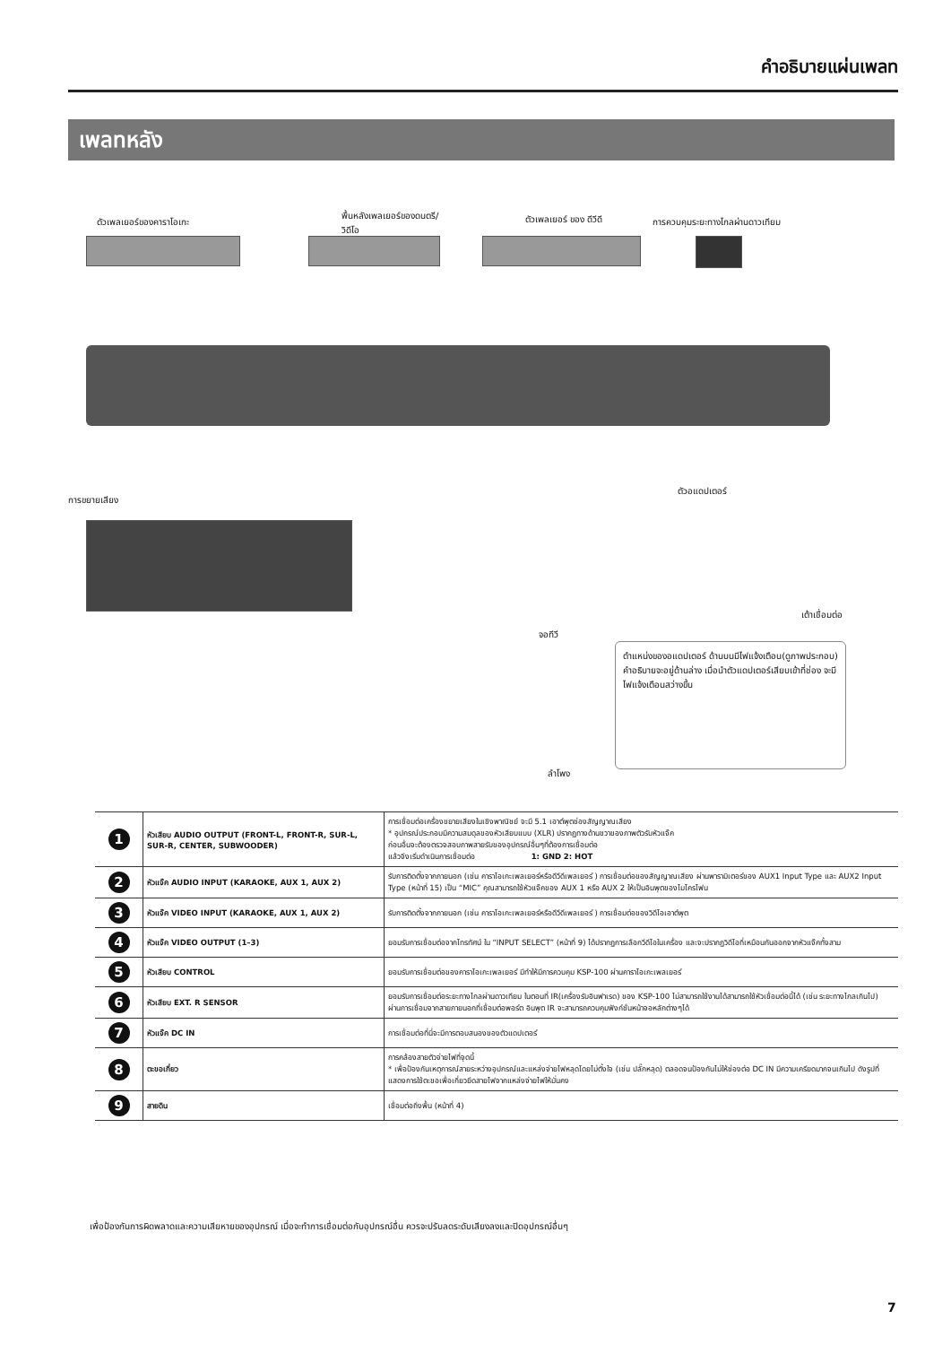คำอธิบายแผ่นเพลท
เพลทหลัง
ตัวเพลเยอร์ของคาราโอเกะ
พื้นหลังเพลเยอร์ของดนตรี/
วิดีโอ
ตัวเพลเยอร์ ของ ดีวีดี
การควบคุมระยะทางไกลผ่านดาวเทียม
การขยายเสียง
ตัวอแดปเตอร์
เต้าเชื่อมต่อ
จอทีวี
ลำโพง
ตำแหน่งของอแดปเตอร์ ด้านบนมีไฟแจ้งเตือน(ดูภาพประกอบ) คำอธิบายจะอยู่ด้านล่าง เมื่อนำตัวแดปเตอร์เสียบเข้าที่ช่อง จะมีไฟแจ้งเตือนสว่างขึ้น
| 1 | หัวเสียบ AUDIO OUTPUT (FRONT-L, FRONT-R, SUR-L, SUR-R, CENTER, SUBWOODER) | การเชื่อมต่อเครื่องขยายเสียงในเชิงพาณิชย์ จะมี 5.1 เอาต์พุตช่องสัญญาณเสียง * อุปกรณ์ประกอบมีความสมดุลของหัวเสียบแบบ (XLR) ปรากฏทางด้านขวาของภาพตัวรับหัวแจ๊ค ก่อนอื่นจะต้องตรวจสอบภาพสายรับของอุปกรณ์อื่นๆที่ต้องการเชื่อมต่อ แล้วจึงเริ่มดำเนินการเชื่อมต่อ 1: GND 2: HOT |
| 2 | หัวแจ๊ค AUDIO INPUT (KARAOKE, AUX 1, AUX 2) | รับการติดตั้งจากภายนอก (เช่น คาราโอเกะเพลเยอร์หรือดีวีดีเพลเยอร์ ) การเชื่อมต่อของสัญญาณเสียง ผ่านพารามิเตอร์ของ AUX1 Input Type และ AUX2 Input Type (หน้าที่ 15) เป็น “MIC” คุณสามารถใช้หัวแจ๊คของ AUX 1 หรือ AUX 2 ให้เป็นอินพุตของไมโครโฟน |
| 3 | หัวแจ๊ค VIDEO INPUT (KARAOKE, AUX 1, AUX 2) | รับการติดตั้งจากภายนอก (เช่น คาราโอเกะเพลเยอร์หรือดีวีดีเพลเยอร์ ) การเชื่อมต่อของวิดีโอเอาต์พุต |
| 4 | หัวแจ๊ค VIDEO OUTPUT (1–3) | ยอมรับการเชื่อมต่อจากโทรทัศน์ ใน “INPUT SELECT” (หน้าที่ 9) ได้ปรากฏการเลือกวีดีโอในเครื่อง และจะปรากฏวิดีโอที่เหมือนกันออกจากหัวแจ๊คทั้งสาม |
| 5 | หัวเสียบ CONTROL | ยอมรับการเชื่อมต่อของคาราโอเกะเพลเยอร์ มีทำให้มีการควบคุม KSP-100 ผ่านคาราโอเกะเพลเยอร์ |
| 6 | หัวเสียบ EXT. R SENSOR | ยอมรับการเชื่อมต่อระยะทางไกลผ่านดาวเทียม ในตอนที่ IR(เครื่องรับอินฟาเรด) ของ KSP-100 ไม่สามารถใช้งานได้สามารถใช้หัวเชื่อมต่อนี้ได้ (เช่น ระยะทางไกลเกินไป) ผ่านการเชื่อมจากสายภายนอกที่เชื่อมต่อพอร์ต อินพุต IR จะสามารถควบคุมฟังก์ชั่นหน้าจอหลักต่างๆได้ |
| 7 | หัวแจ๊ค DC IN | การเชื่อมต่อที่นี่จะมีการตอบสนองของตัวแดปเตอร์ |
| 8 | ตะขอเกี่ยว | การคล้องสายตัวจ่ายไฟที่จุดนี้ * เพื่อป้องกันเหตุการณ์สายระหว่างอุปกรณ์และแหล่งจ่ายไฟหลุดโดยไม่ตั้งใจ (เช่น ปลั๊กหลุด) ตลอดจนป้องกันไม่ให้ช่องต่อ DC IN มีความเครียดมากจนเกินไป ดังรูปที่แสดงการใช้ตะขอเพื่อเกี่ยวยึดสายไฟจากแหล่งจ่ายไฟให้มั่นคง |
| 9 | สายดิน | เชื่อมต่อถึงพื้น (หน้าที่ 4) |
เพื่อป้องกันการผิดพลาดและความเสียหายของอุปกรณ์ เมื่อจะทำการเชื่อมต่อกับอุปกรณ์อื่น ควรจะปรับลดระดับเสียงลงและปิดอุปกรณ์อื่นๆ
7